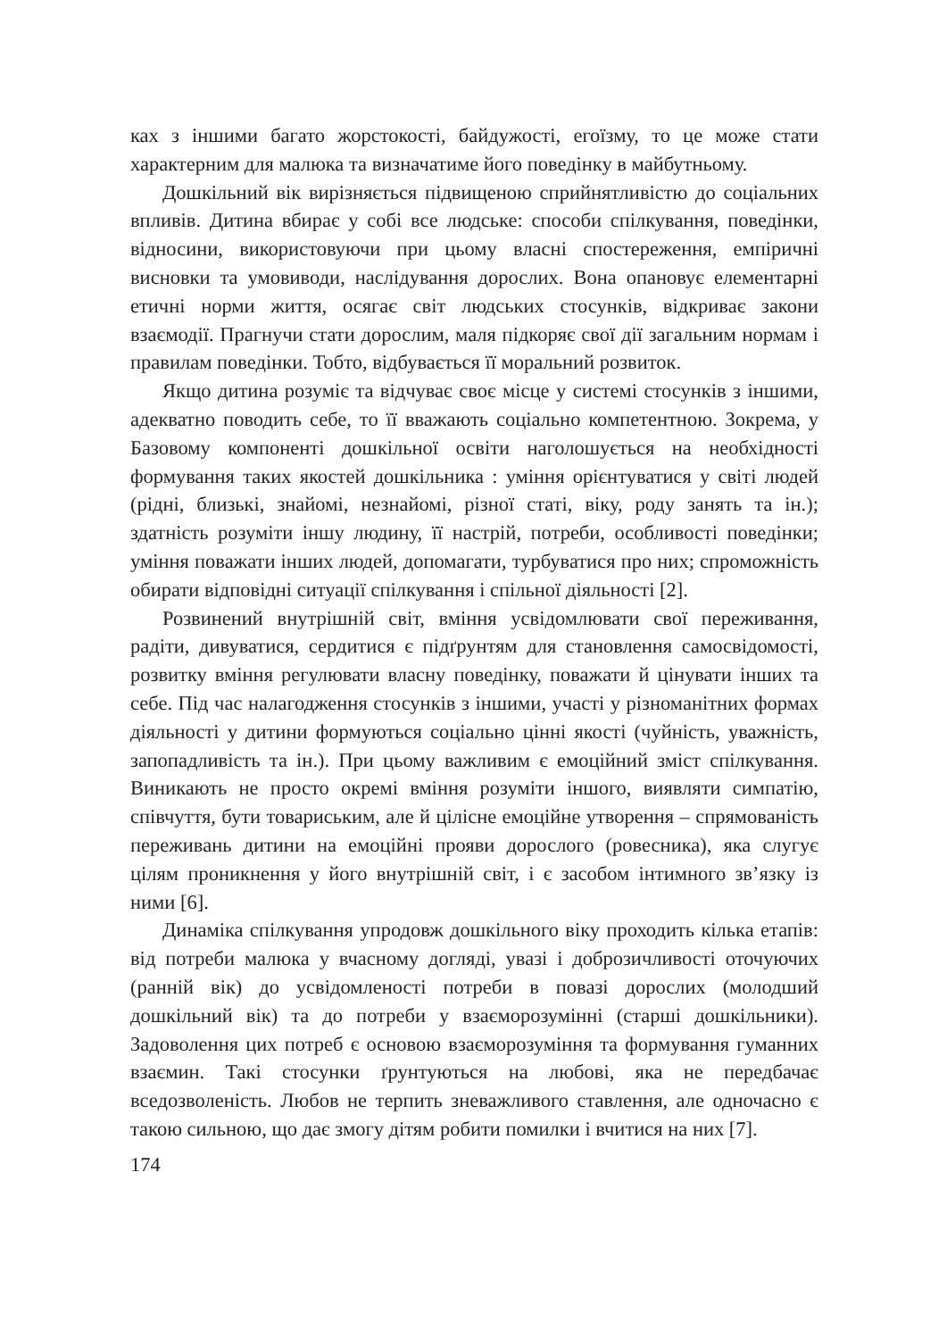ках з іншими багато жорстокості, байдужості, егоїзму, то це може стати характерним для малюка та визначатиме його поведінку в майбутньому.
Дошкільний вік вирізняється підвищеною сприйнятливістю до соціальних впливів. Дитина вбирає у собі все людське: способи спілкування, поведінки, відносини, використовуючи при цьому власні спостереження, емпіричні висновки та умовиводи, наслідування дорослих. Вона опановує елементарні етичні норми життя, осягає світ людських стосунків, відкриває закони взаємодії. Прагнучи стати дорослим, маля підкоряє свої дії загальним нормам і правилам поведінки. Тобто, відбувається її моральний розвиток.
Якщо дитина розуміє та відчуває своє місце у системі стосунків з іншими, адекватно поводить себе, то її вважають соціально компетентною. Зокрема, у Базовому компоненті дошкільної освіти наголошується на необхідності формування таких якостей дошкільника : уміння орієнтуватися у світі людей (рідні, близькі, знайомі, незнайомі, різної статі, віку, роду занять та ін.); здатність розуміти іншу людину, її настрій, потреби, особливості поведінки; уміння поважати інших людей, допомагати, турбуватися про них; спроможність обирати відповідні ситуації спілкування і спільної діяльності [2].
Розвинений внутрішній світ, вміння усвідомлювати свої переживання, радіти, дивуватися, сердитися є підґрунтям для становлення самосвідомості, розвитку вміння регулювати власну поведінку, поважати й цінувати інших та себе. Під час налагодження стосунків з іншими, участі у різноманітних формах діяльності у дитини формуються соціально цінні якості (чуйність, уважність, запопадливість та ін.). При цьому важливим є емоційний зміст спілкування. Виникають не просто окремі вміння розуміти іншого, виявляти симпатію, співчуття, бути товариським, але й цілісне емоційне утворення – спрямованість переживань дитини на емоційні прояви дорослого (ровесника), яка слугує цілям проникнення у його внутрішній світ, і є засобом інтимного зв’язку із ними [6].
Динаміка спілкування упродовж дошкільного віку проходить кілька етапів: від потреби малюка у вчасному догляді, увазі і доброзичливості оточуючих (ранній вік) до усвідомленості потреби в повазі дорослих (молодший дошкільний вік) та до потреби у взаєморозумінні (старші дошкільники). Задоволення цих потреб є основою взаєморозуміння та формування гуманних взаємин. Такі стосунки ґрунтуються на любові, яка не передбачає вседозволеність. Любов не терпить зневажливого ставлення, але одночасно є такою сильною, що дає змогу дітям робити помилки і вчитися на них [7].
174